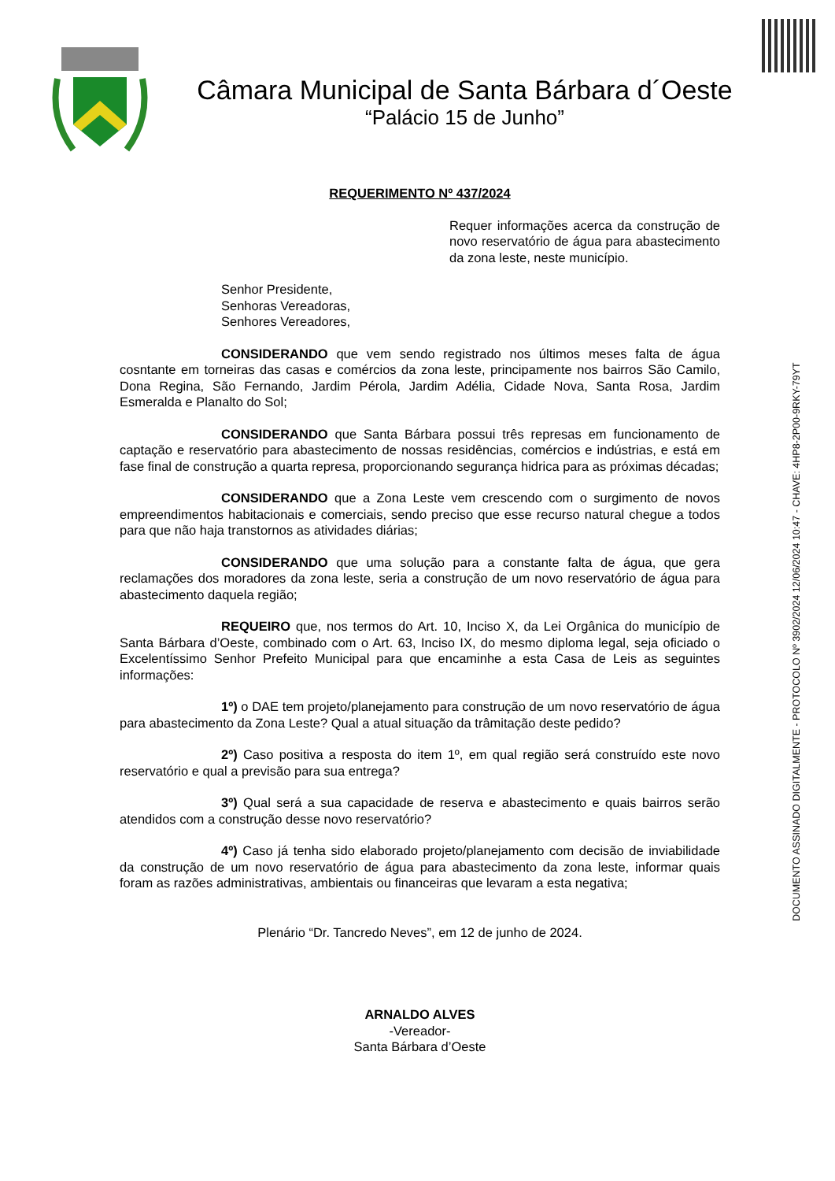Câmara Municipal de Santa Bárbara d´Oeste
“Palácio 15 de Junho”
DOCUMENTO ASSINADO DIGITALMENTE - PROTOCOLO Nº 3902/2024 12/06/2024 10:47 - CHAVE: 4HP8-2P00-9RKY-79YT
REQUERIMENTO Nº 437/2024
Requer informações acerca da construção de novo reservatório de água para abastecimento da zona leste, neste município.
Senhor Presidente,
Senhoras Vereadoras,
Senhores Vereadores,
CONSIDERANDO que vem sendo registrado nos últimos meses falta de água cosntante em torneiras das casas e comércios da zona leste, principamente nos bairros São Camilo, Dona Regina, São Fernando, Jardim Pérola, Jardim Adélia, Cidade Nova, Santa Rosa, Jardim Esmeralda e Planalto do Sol;
CONSIDERANDO que Santa Bárbara possui três represas em funcionamento de captação e reservatório para abastecimento de nossas residências, comércios e indústrias, e está em fase final de construção a quarta represa, proporcionando segurança hidrica para as próximas décadas;
CONSIDERANDO que a Zona Leste vem crescendo com o surgimento de novos empreendimentos habitacionais e comerciais, sendo preciso que esse recurso natural chegue a todos para que não haja transtornos as atividades diárias;
CONSIDERANDO que uma solução para a constante falta de água, que gera reclamações dos moradores da zona leste, seria a construção de um novo reservatório de água para abastecimento daquela região;
REQUEIRO que, nos termos do Art. 10, Inciso X, da Lei Orgânica do município de Santa Bárbara d’Oeste, combinado com o Art. 63, Inciso IX, do mesmo diploma legal, seja oficiado o Excelentíssimo Senhor Prefeito Municipal para que encaminhe a esta Casa de Leis as seguintes informações:
1º) o DAE tem projeto/planejamento para construção de um novo reservatório de água para abastecimento da Zona Leste? Qual a atual situação da trâmitação deste pedido?
2º) Caso positiva a resposta do item 1º, em qual região será construído este novo reservatório e qual a previsão para sua entrega?
3º) Qual será a sua capacidade de reserva e abastecimento e quais bairros serão atendidos com a construção desse novo reservatório?
4º) Caso já tenha sido elaborado projeto/planejamento com decisão de inviabilidade da construção de um novo reservatório de água para abastecimento da zona leste, informar quais foram as razões administrativas, ambientais ou financeiras que levaram a esta negativa;
Plenário “Dr. Tancredo Neves”, em 12 de junho de 2024.
ARNALDO ALVES
-Vereador-
Santa Bárbara d’Oeste